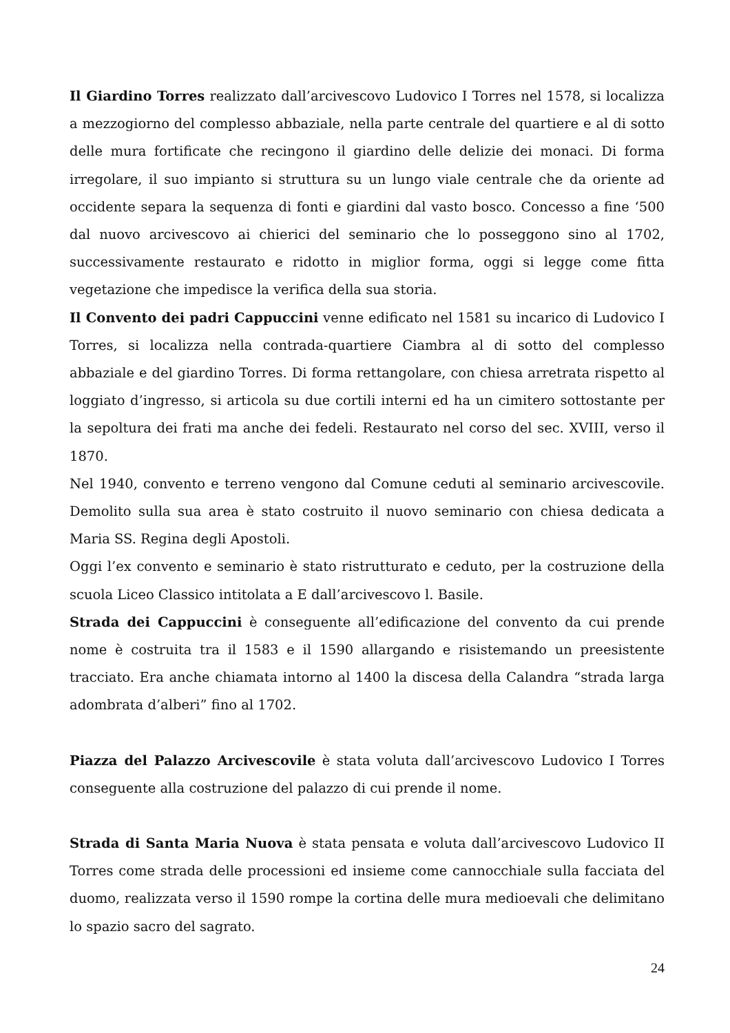Il Giardino Torres realizzato dall’arcivescovo Ludovico I Torres nel 1578, si localizza a mezzogiorno del complesso abbaziale, nella parte centrale del quartiere e al di sotto delle mura fortificate che recingono il giardino delle delizie dei monaci. Di forma irregolare, il suo impianto si struttura su un lungo viale centrale che da oriente ad occidente separa la sequenza di fonti e giardini dal vasto bosco. Concesso a fine ‘500 dal nuovo arcivescovo ai chierici del seminario che lo posseggono sino al 1702, successivamente restaurato e ridotto in miglior forma, oggi si legge come fitta vegetazione che impedisce la verifica della sua storia.
Il Convento dei padri Cappuccini venne edificato nel 1581 su incarico di Ludovico I Torres, si localizza nella contrada-quartiere Ciambra al di sotto del complesso abbaziale e del giardino Torres. Di forma rettangolare, con chiesa arretrata rispetto al loggiato d’ingresso, si articola su due cortili interni ed ha un cimitero sottostante per la sepoltura dei frati ma anche dei fedeli. Restaurato nel corso del sec. XVIII, verso il 1870.
Nel 1940, convento e terreno vengono dal Comune ceduti al seminario arcivescovile. Demolito sulla sua area è stato costruito il nuovo seminario con chiesa dedicata a Maria SS. Regina degli Apostoli.
Oggi l’ex convento e seminario è stato ristrutturato e ceduto, per la costruzione della scuola Liceo Classico intitolata a E dall’arcivescovo l. Basile.
Strada dei Cappuccini è conseguente all’edificazione del convento da cui prende nome è costruita tra il 1583 e il 1590 allargando e risistemando un preesistente tracciato. Era anche chiamata intorno al 1400 la discesa della Calandra “strada larga adombrata d’alberi” fino al 1702.
Piazza del Palazzo Arcivescovile è stata voluta dall’arcivescovo Ludovico I Torres conseguente alla costruzione del palazzo di cui prende il nome.
Strada di Santa Maria Nuova è stata pensata e voluta dall’arcivescovo Ludovico II Torres come strada delle processioni ed insieme come cannocchiale sulla facciata del duomo, realizzata verso il 1590 rompe la cortina delle mura medioevali che delimitano lo spazio sacro del sagrato.
24